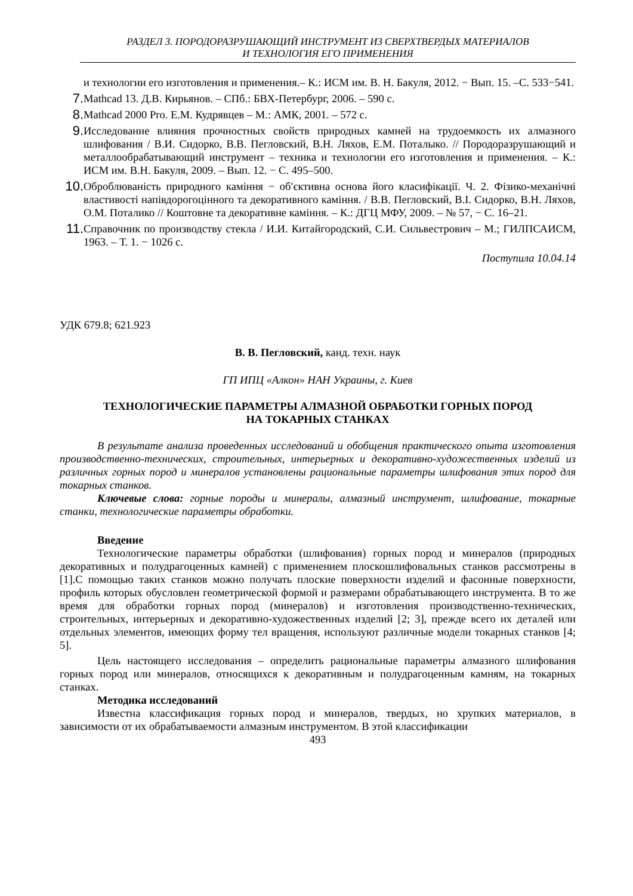РАЗДЕЛ 3. ПОРОДОРАЗРУШАЮЩИЙ ИНСТРУМЕНТ ИЗ СВЕРХТВЕРДЫХ МАТЕРИАЛОВ
И ТЕХНОЛОГИЯ ЕГО ПРИМЕНЕНИЯ
и технологии его изготовления и применения.– К.: ИСМ им. В. Н. Бакуля, 2012. − Вып. 15. –С. 533−541.
7. Mathcad 13. Д.В. Кирьянов. – СПб.: БВХ-Петербург, 2006. – 590 с.
8. Mathcad 2000 Pro. Е.М. Кудрявцев – М.: АМК, 2001. – 572 с.
9. Исследование влияния прочностных свойств природных камней на трудоемкость их алмазного шлифования / В.И. Сидорко, В.В. Пегловский, В.Н. Ляхов, Е.М. Поталыко. // Породоразрушающий и металлообрабатывающий инструмент – техника и технологии его изготовления и применения. – К.: ИСМ им. В.Н. Бакуля, 2009. – Вып. 12. − С. 495–500.
10. Оброблюваність природного каміння − об′єктивна основа його класифікації. Ч. 2. Фізико-механічні властивості напівдорогоцінного та декоративного каміння. / В.В. Пегловский, В.І. Сидорко, В.Н. Ляхов, О.М. Поталико // Коштовне та декоративне каміння. – К.: ДГЦ МФУ, 2009. – № 57, − С. 16–21.
11. Справочник по производству стекла / И.И. Китайгородский, С.И. Сильвестрович – М.; ГИЛПСАИСМ, 1963. – Т. 1. − 1026 с.
Поступила 10.04.14
УДК 679.8; 621.923
В. В. Пегловский, канд. техн. наук
ГП ИПЦ «Алкон» НАН Украины, г. Киев
ТЕХНОЛОГИЧЕСКИЕ ПАРАМЕТРЫ АЛМАЗНОЙ ОБРАБОТКИ ГОРНЫХ ПОРОД
НА ТОКАРНЫХ СТАНКАХ
В результате анализа проведенных исследований и обобщения практического опыта изготовления производственно-технических, строительных, интерьерных и декоративно-художественных изделий из различных горных пород и минералов установлены рациональные параметры шлифования этих пород для токарных станков.
Ключевые слова: горные породы и минералы, алмазный инструмент, шлифование, токарные станки, технологические параметры обработки.
Введение
Технологические параметры обработки (шлифования) горных пород и минералов (природных декоративных и полудрагоценных камней) с применением плоскошлифовальных станков рассмотрены в [1].С помощью таких станков можно получать плоские поверхности изделий и фасонные поверхности, профиль которых обусловлен геометрической формой и размерами обрабатывающего инструмента. В то же время для обработки горных пород (минералов) и изготовления производственно-технических, строительных, интерьерных и декоративно-художественных изделий [2; 3], прежде всего их деталей или отдельных элементов, имеющих форму тел вращения, используют различные модели токарных станков [4; 5].
Цель настоящего исследования – определить рациональные параметры алмазного шлифования горных пород или минералов, относящихся к декоративным и полудрагоценным камням, на токарных станках.
Методика исследований
Известна классификация горных пород и минералов, твердых, но хрупких материалов, в зависимости от их обрабатываемости алмазным инструментом. В этой классификации
493